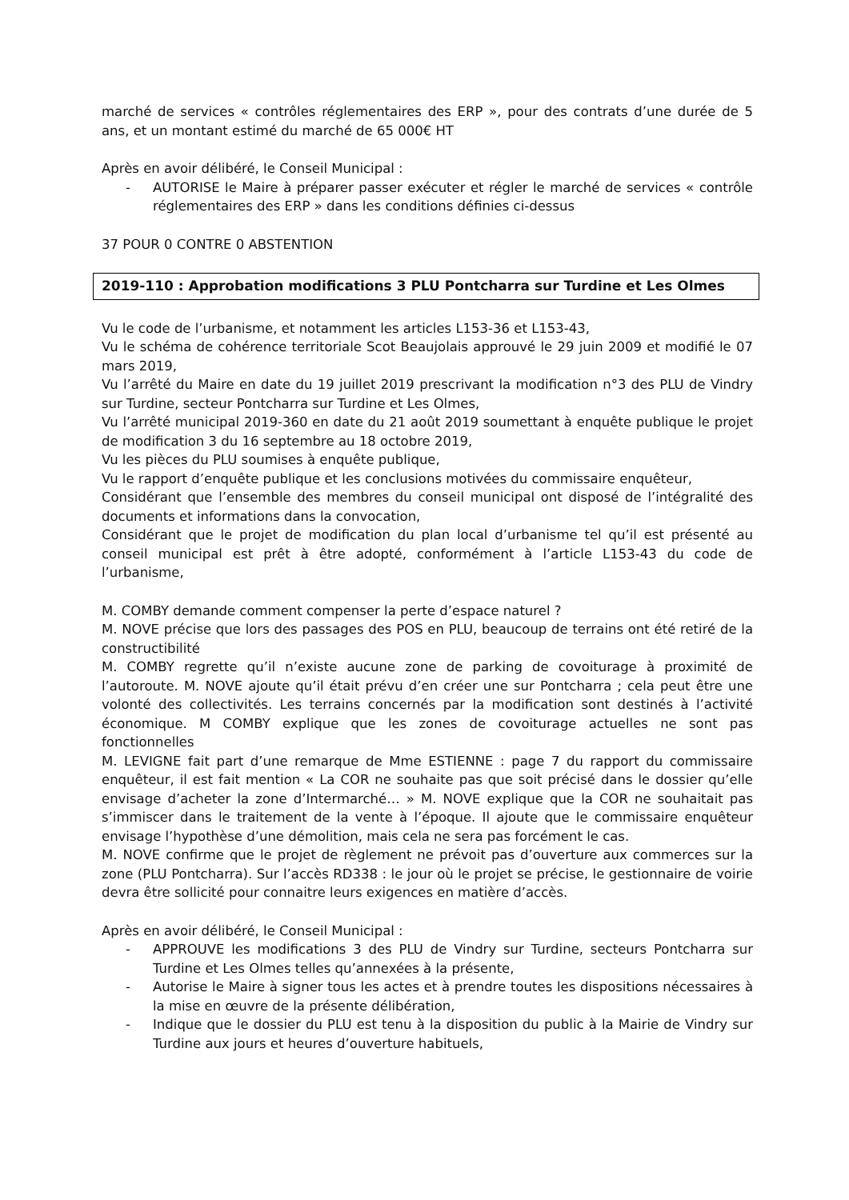marché de services « contrôles réglementaires des ERP », pour des contrats d’une durée de 5 ans, et un montant estimé du marché de 65 000€ HT
Après en avoir délibéré, le Conseil Municipal :
- AUTORISE le Maire à préparer passer exécuter et régler le marché de services « contrôle réglementaires des ERP » dans les conditions définies ci-dessus
37 POUR 0 CONTRE 0 ABSTENTION
2019-110 : Approbation modifications 3 PLU Pontcharra sur Turdine et Les Olmes
Vu le code de l’urbanisme, et notamment les articles L153-36 et L153-43,
Vu le schéma de cohérence territoriale Scot Beaujolais approuvé le 29 juin 2009 et modifié le 07 mars 2019,
Vu l’arrêté du Maire en date du 19 juillet 2019 prescrivant la modification n°3 des PLU de Vindry sur Turdine, secteur Pontcharra sur Turdine et Les Olmes,
Vu l’arrêté municipal 2019-360 en date du 21 août 2019 soumettant à enquête publique le projet de modification 3 du 16 septembre au 18 octobre 2019,
Vu les pièces du PLU soumises à enquête publique,
Vu le rapport d’enquête publique et les conclusions motivées du commissaire enquêteur,
Considérant que l’ensemble des membres du conseil municipal ont disposé de l’intégralité des documents et informations dans la convocation,
Considérant que le projet de modification du plan local d’urbanisme tel qu’il est présenté au conseil municipal est prêt à être adopté, conformément à l’article L153-43 du code de l’urbanisme,
M. COMBY demande comment compenser la perte d’espace naturel ?
M. NOVE précise que lors des passages des POS en PLU, beaucoup de terrains ont été retiré de la constructibilité
M. COMBY regrette qu’il n’existe aucune zone de parking de covoiturage à proximité de l’autoroute. M. NOVE ajoute qu’il était prévu d’en créer une sur Pontcharra ; cela peut être une volonté des collectivités. Les terrains concernés par la modification sont destinés à l’activité économique. M COMBY explique que les zones de covoiturage actuelles ne sont pas fonctionnelles
M. LEVIGNE fait part d’une remarque de Mme ESTIENNE : page 7 du rapport du commissaire enquêteur, il est fait mention « La COR ne souhaite pas que soit précisé dans le dossier qu’elle envisage d’acheter la zone d’Intermarché… » M. NOVE explique que la COR ne souhaitait pas s’immiscer dans le traitement de la vente à l’époque. Il ajoute que le commissaire enquêteur envisage l’hypothèse d’une démolition, mais cela ne sera pas forcément le cas.
M. NOVE confirme que le projet de règlement ne prévoit pas d’ouverture aux commerces sur la zone (PLU Pontcharra). Sur l’accès RD338 : le jour où le projet se précise, le gestionnaire de voirie devra être sollicité pour connaitre leurs exigences en matière d’accès.
Après en avoir délibéré, le Conseil Municipal :
- APPROUVE les modifications 3 des PLU de Vindry sur Turdine, secteurs Pontcharra sur Turdine et Les Olmes telles qu’annexées à la présente,
- Autorise le Maire à signer tous les actes et à prendre toutes les dispositions nécessaires à la mise en œuvre de la présente délibération,
- Indique que le dossier du PLU est tenu à la disposition du public à la Mairie de Vindry sur Turdine aux jours et heures d’ouverture habituels,